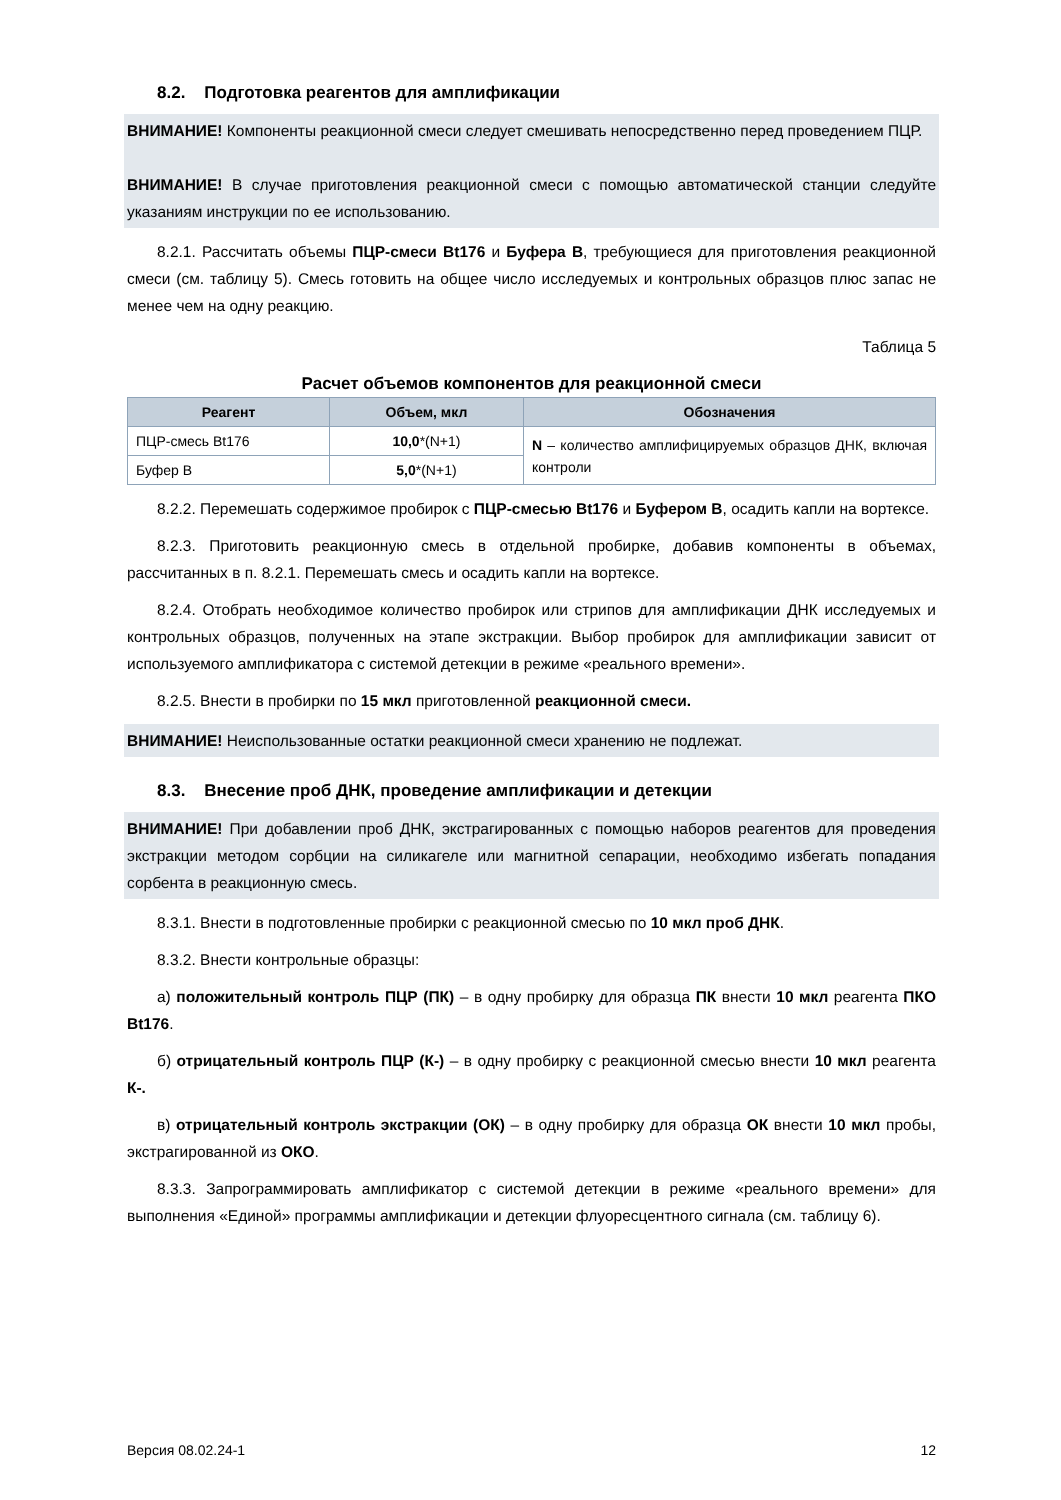8.2. Подготовка реагентов для амплификации
ВНИМАНИЕ! Компоненты реакционной смеси следует смешивать непосредственно перед проведением ПЦР.
ВНИМАНИЕ! В случае приготовления реакционной смеси с помощью автоматической станции следуйте указаниям инструкции по ее использованию.
8.2.1. Рассчитать объемы ПЦР-смеси Bt176 и Буфера В, требующиеся для приготовления реакционной смеси (см. таблицу 5). Смесь готовить на общее число исследуемых и контрольных образцов плюс запас не менее чем на одну реакцию.
Таблица 5
Расчет объемов компонентов для реакционной смеси
| Реагент | Объем, мкл | Обозначения |
| --- | --- | --- |
| ПЦР-смесь Bt176 | 10,0 *(N+1) | N – количество амплифицируемых образцов ДНК, включая контроли |
| Буфер В | 5,0 *(N+1) | |
8.2.2. Перемешать содержимое пробирок с ПЦР-смесью Bt176 и Буфером В, осадить капли на вортексе.
8.2.3. Приготовить реакционную смесь в отдельной пробирке, добавив компоненты в объемах, рассчитанных в п. 8.2.1. Перемешать смесь и осадить капли на вортексе.
8.2.4. Отобрать необходимое количество пробирок или стрипов для амплификации ДНК исследуемых и контрольных образцов, полученных на этапе экстракции. Выбор пробирок для амплификации зависит от используемого амплификатора с системой детекции в режиме «реального времени».
8.2.5. Внести в пробирки по 15 мкл приготовленной реакционной смеси.
ВНИМАНИЕ! Неиспользованные остатки реакционной смеси хранению не подлежат.
8.3. Внесение проб ДНК, проведение амплификации и детекции
ВНИМАНИЕ! При добавлении проб ДНК, экстрагированных с помощью наборов реагентов для проведения экстракции методом сорбции на силикагеле или магнитной сепарации, необходимо избегать попадания сорбента в реакционную смесь.
8.3.1. Внести в подготовленные пробирки с реакционной смесью по 10 мкл проб ДНК.
8.3.2. Внести контрольные образцы:
а) положительный контроль ПЦР (ПК) – в одну пробирку для образца ПК внести 10 мкл реагента ПКО Bt176.
б) отрицательный контроль ПЦР (К-) – в одну пробирку с реакционной смесью внести 10 мкл реагента К-.
в) отрицательный контроль экстракции (ОК) – в одну пробирку для образца ОК внести 10 мкл пробы, экстрагированной из ОКО.
8.3.3. Запрограммировать амплификатор с системой детекции в режиме «реального времени» для выполнения «Единой» программы амплификации и детекции флуоресцентного сигнала (см. таблицу 6).
Версия 08.02.24-1 12